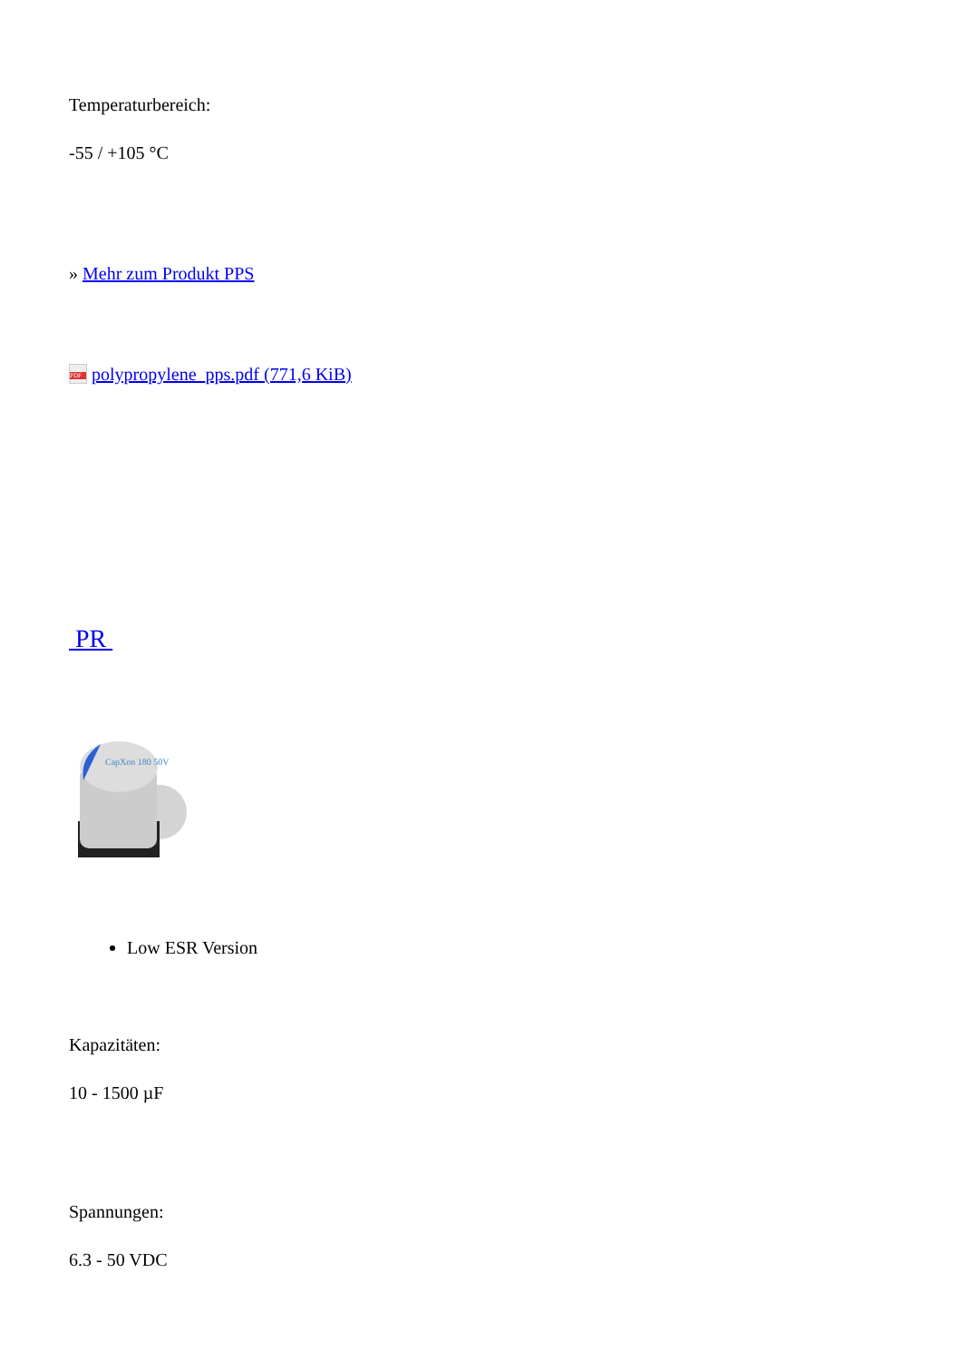Temperaturbereich:
-55 / +105 °C
» Mehr zum Produkt PPS
PDF polypropylene_pps.pdf (771,6 KiB)
PR
CapXon 180 50V
Low ESR Version
Kapazitäten:
10 - 1500 µF
Spannungen:
6.3 - 50 VDC